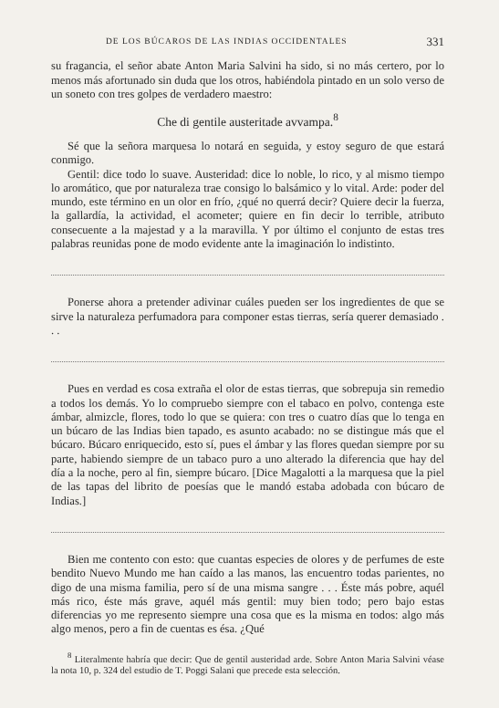DE LOS BÚCAROS DE LAS INDIAS OCCIDENTALES 331
su fragancia, el señor abate Anton Maria Salvini ha sido, si no más certero, por lo menos más afortunado sin duda que los otros, habiéndola pintado en un solo verso de un soneto con tres golpes de verdadero maestro:
Che di gentile austeritade avvampa.<sup>8</sup>
Sé que la señora marquesa lo notará en seguida, y estoy seguro de que estará conmigo.
Gentil: dice todo lo suave. Austeridad: dice lo noble, lo rico, y al mismo tiempo lo aromático, que por naturaleza trae consigo lo balsámico y lo vital. Arde: poder del mundo, este término en un olor en frío, ¿qué no querrá decir? Quiere decir la fuerza, la gallardía, la actividad, el acometer; quiere en fin decir lo terrible, atributo consecuente a la majestad y a la maravilla. Y por último el conjunto de estas tres palabras reunidas pone de modo evidente ante la imaginación lo indistinto.
Ponerse ahora a pretender adivinar cuáles pueden ser los ingredientes de que se sirve la naturaleza perfumadora para componer estas tierras, sería querer demasiado . . .
Pues en verdad es cosa extraña el olor de estas tierras, que sobrepuja sin remedio a todos los demás. Yo lo compruebo siempre con el tabaco en polvo, contenga este ámbar, almizcle, flores, todo lo que se quiera: con tres o cuatro días que lo tenga en un búcaro de las Indias bien tapado, es asunto acabado: no se distingue más que el búcaro. Búcaro enriquecido, esto sí, pues el ámbar y las flores quedan siempre por su parte, habiendo siempre de un tabaco puro a uno alterado la diferencia que hay del día a la noche, pero al fin, siempre búcaro. [Dice Magalotti a la marquesa que la piel de las tapas del librito de poesías que le mandó estaba adobada con búcaro de Indias.]
Bien me contento con esto: que cuantas especies de olores y de perfumes de este bendito Nuevo Mundo me han caído a las manos, las encuentro todas parientes, no digo de una misma familia, pero sí de una misma sangre . . . Éste más pobre, aquél más rico, éste más grave, aquél más gentil: muy bien todo; pero bajo estas diferencias yo me represento siempre una cosa que es la misma en todos: algo más algo menos, pero a fin de cuentas es ésa. ¿Qué
<sup>8</sup> Literalmente habría que decir: Que de gentil austeridad arde. Sobre Anton Maria Salvini véase la nota 10, p. 324 del estudio de T. Poggi Salani que precede esta selección.